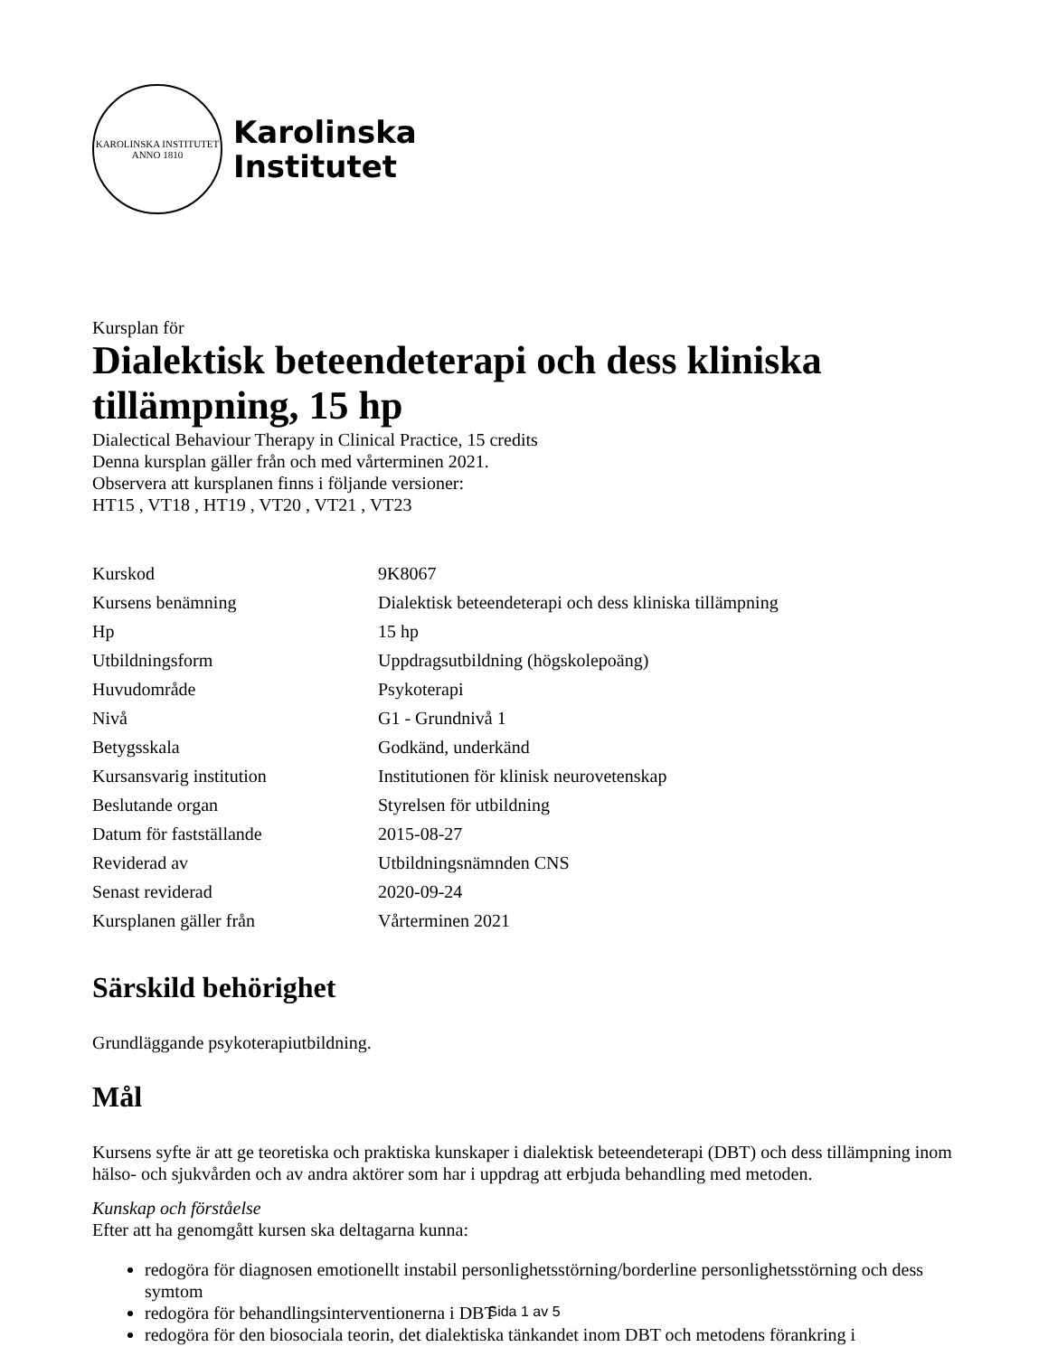KAROLINSKA INSTITUTET
ANNO 1810
Karolinska
Institutet
Kursplan för
Dialektisk beteendeterapi och dess kliniska tillämpning, 15 hp
Dialectical Behaviour Therapy in Clinical Practice, 15 credits
Denna kursplan gäller från och med vårterminen 2021.
Observera att kursplanen finns i följande versioner:
HT15 , VT18 , HT19 , VT20 , VT21 , VT23
| Kurskod | 9K8067 |
| Kursens benämning | Dialektisk beteendeterapi och dess kliniska tillämpning |
| Hp | 15 hp |
| Utbildningsform | Uppdragsutbildning (högskolepoäng) |
| Huvudområde | Psykoterapi |
| Nivå | G1 - Grundnivå 1 |
| Betygsskala | Godkänd, underkänd |
| Kursansvarig institution | Institutionen för klinisk neurovetenskap |
| Beslutande organ | Styrelsen för utbildning |
| Datum för fastställande | 2015-08-27 |
| Reviderad av | Utbildningsnämnden CNS |
| Senast reviderad | 2020-09-24 |
| Kursplanen gäller från | Vårterminen 2021 |
Särskild behörighet
Grundläggande psykoterapiutbildning.
Mål
Kursens syfte är att ge teoretiska och praktiska kunskaper i dialektisk beteendeterapi (DBT) och dess tillämpning inom hälso- och sjukvården och av andra aktörer som har i uppdrag att erbjuda behandling med metoden.
Kunskap och förståelse
Efter att ha genomgått kursen ska deltagarna kunna:
redogöra för diagnosen emotionellt instabil personlighetsstörning/borderline personlighetsstörning och dess symtom
redogöra för behandlingsinterventionerna i DBT
redogöra för den biosociala teorin, det dialektiska tänkandet inom DBT och metodens förankring i
Sida 1 av 5